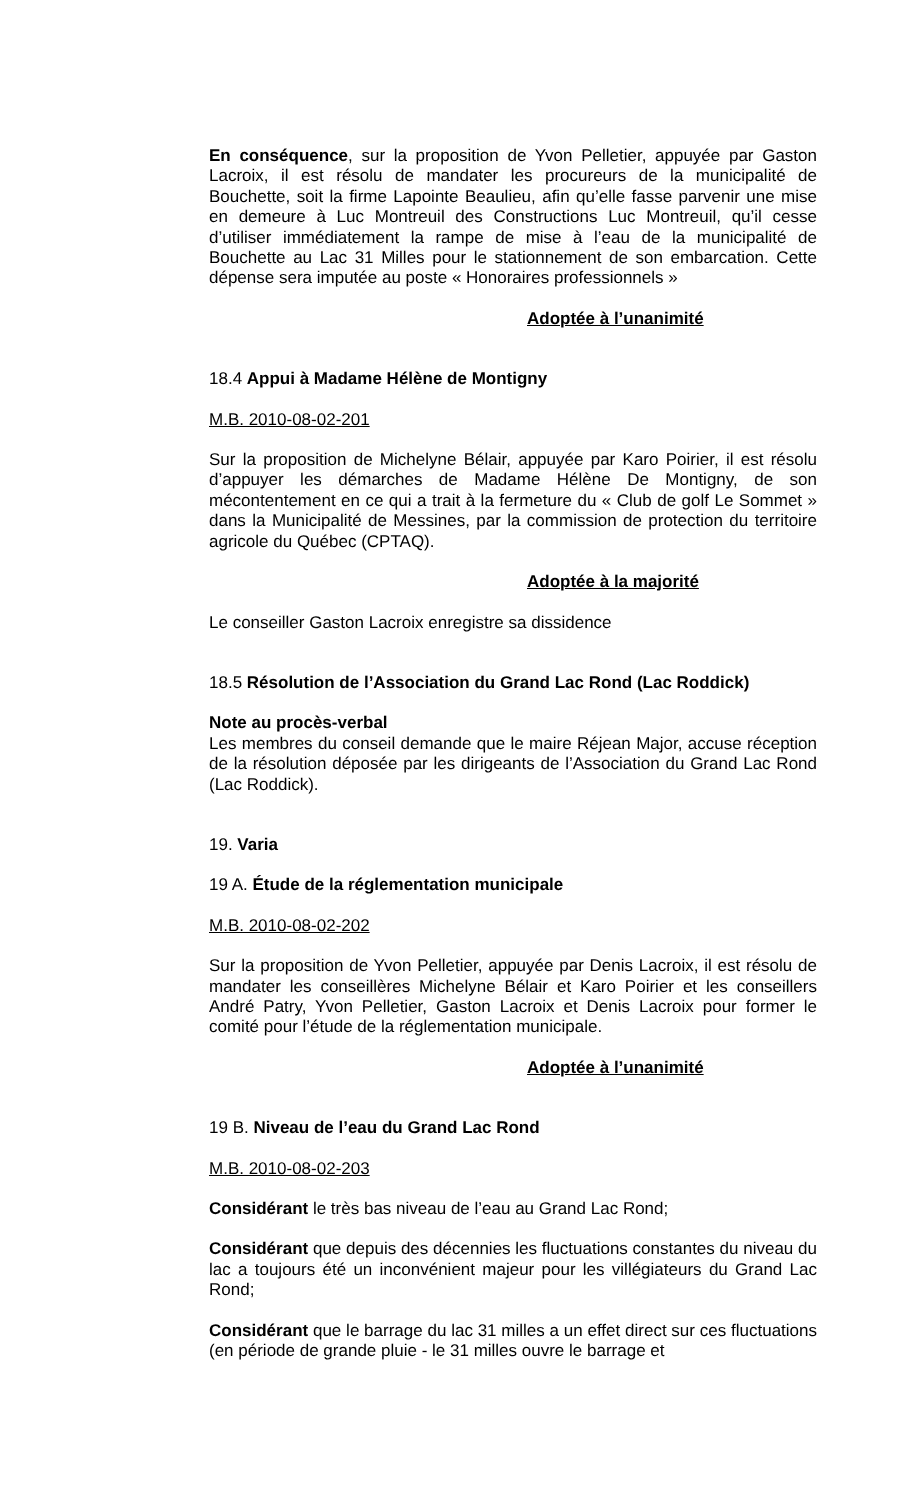En conséquence, sur la proposition de Yvon Pelletier, appuyée par Gaston Lacroix, il est résolu de mandater les procureurs de la municipalité de Bouchette, soit la firme Lapointe Beaulieu, afin qu’elle fasse parvenir une mise en demeure à Luc Montreuil des Constructions Luc Montreuil, qu’il cesse d’utiliser immédiatement la rampe de mise à l’eau de la municipalité de Bouchette au Lac 31 Milles pour le stationnement de son embarcation. Cette dépense sera imputée au poste « Honoraires professionnels »
Adoptée à l’unanimité
18.4 Appui à Madame Hélène de Montigny
M.B. 2010-08-02-201
Sur la proposition de Michelyne Bélair, appuyée par Karo Poirier, il est résolu d’appuyer les démarches de Madame Hélène De Montigny, de son mécontentement en ce qui a trait à la fermeture du « Club de golf Le Sommet » dans la Municipalité de Messines, par la commission de protection du territoire agricole du Québec (CPTAQ).
Adoptée à la majorité
Le conseiller Gaston Lacroix enregistre sa dissidence
18.5 Résolution de l’Association du Grand Lac Rond (Lac Roddick)
Note au procès-verbal
Les membres du conseil demande que le maire Réjean Major, accuse réception de la résolution déposée par les dirigeants de l’Association du Grand Lac Rond (Lac Roddick).
19. Varia
19 A. Étude de la réglementation municipale
M.B. 2010-08-02-202
Sur la proposition de Yvon Pelletier, appuyée par Denis Lacroix, il est résolu de mandater les conseillères Michelyne Bélair et Karo Poirier et les conseillers André Patry, Yvon Pelletier, Gaston Lacroix et Denis Lacroix pour former le comité pour l’étude de la réglementation municipale.
Adoptée à l’unanimité
19 B. Niveau de l’eau du Grand Lac Rond
M.B. 2010-08-02-203
Considérant le très bas niveau de l’eau au Grand Lac Rond;
Considérant que depuis des décennies les fluctuations constantes du niveau du lac a toujours été un inconvénient majeur pour les villégiateurs du Grand Lac Rond;
Considérant que le barrage du lac 31 milles a un effet direct sur ces fluctuations (en période de grande pluie - le 31 milles ouvre le barrage et